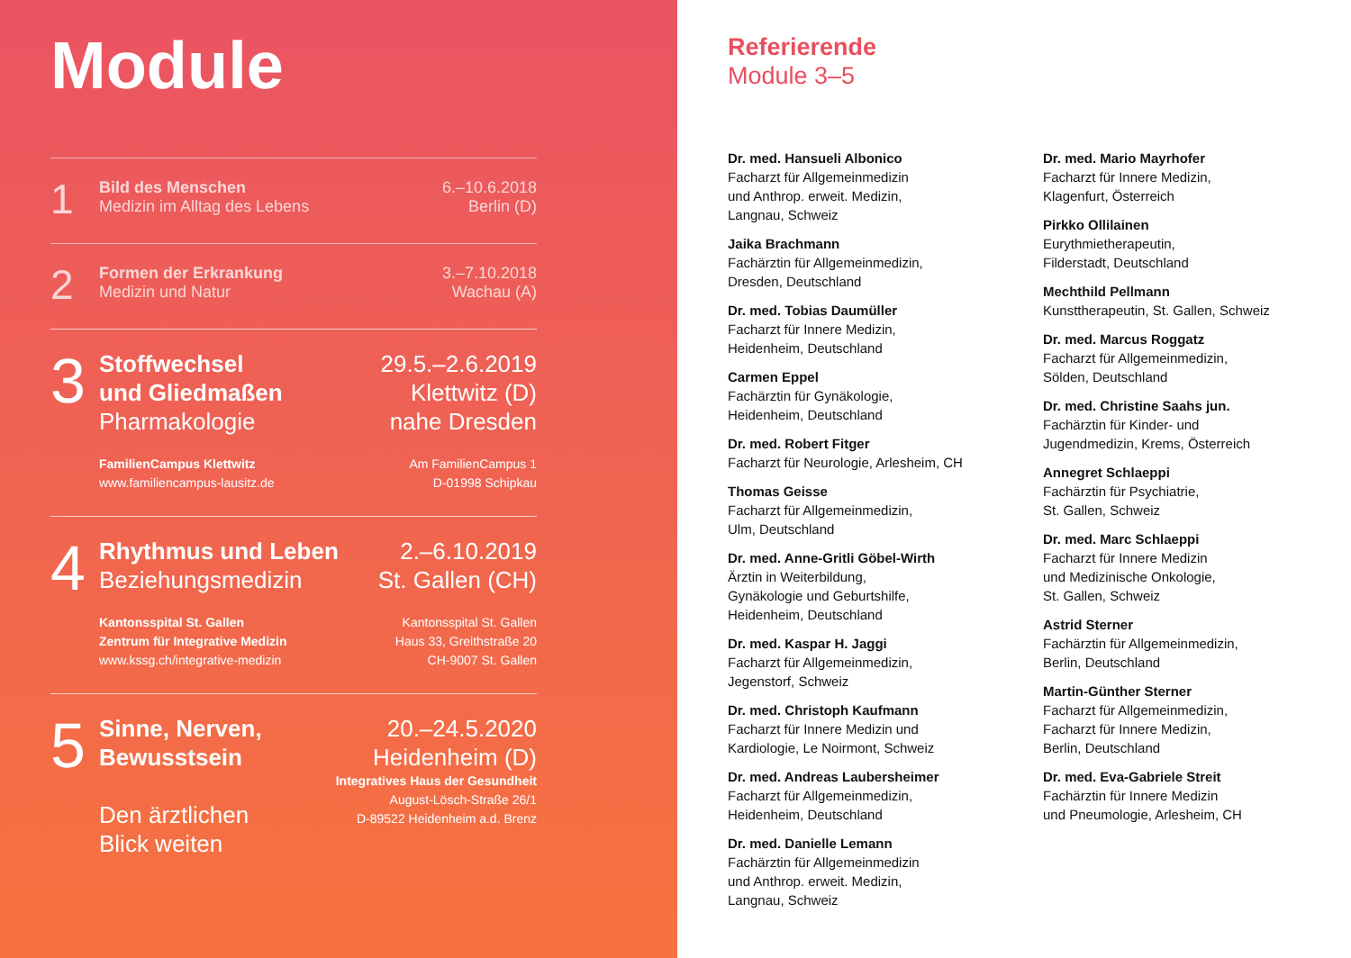Module
1
Bild des Menschen
Medizin im Alltag des Lebens
6.–10.6.2018
Berlin (D)
2
Formen der Erkrankung
Medizin und Natur
3.–7.10.2018
Wachau (A)
3
Stoffwechsel
und Gliedmaßen
Pharmakologie
FamilienCampus Klettwitz
www.familiencampus-lausitz.de
29.5.–2.6.2019
Klettwitz (D)
nahe Dresden
Am FamilienCampus 1
D-01998 Schipkau
4
Rhythmus und Leben
Beziehungsmedizin
Kantonsspital St. Gallen
Zentrum für Integrative Medizin
www.kssg.ch/integrative-medizin
2.–6.10.2019
St. Gallen (CH)
Kantonsspital St. Gallen
Haus 33, Greithstraße 20
CH-9007 St. Gallen
5
Sinne, Nerven,
Bewusstsein
Den ärztlichen
Blick weiten
20.–24.5.2020
Heidenheim (D)
Integratives Haus der Gesundheit
August-Lösch-Straße 26/1
D-89522 Heidenheim a.d. Brenz
Referierende
Module 3–5
Dr. med. Hansueli Albonico
Facharzt für Allgemeinmedizin
und Anthrop. erweit. Medizin,
Langnau, Schweiz
Jaika Brachmann
Fachärztin für Allgemeinmedizin,
Dresden, Deutschland
Dr. med. Tobias Daumüller
Facharzt für Innere Medizin,
Heidenheim, Deutschland
Carmen Eppel
Fachärztin für Gynäkologie,
Heidenheim, Deutschland
Dr. med. Robert Fitger
Facharzt für Neurologie, Arlesheim, CH
Thomas Geisse
Facharzt für Allgemeinmedizin,
Ulm, Deutschland
Dr. med. Anne-Gritli Göbel-Wirth
Ärztin in Weiterbildung,
Gynäkologie und Geburtshilfe,
Heidenheim, Deutschland
Dr. med. Kaspar H. Jaggi
Facharzt für Allgemeinmedizin,
Jegenstorf, Schweiz
Dr. med. Christoph Kaufmann
Facharzt für Innere Medizin und
Kardiologie, Le Noirmont, Schweiz
Dr. med. Andreas Laubersheimer
Facharzt für Allgemeinmedizin,
Heidenheim, Deutschland
Dr. med. Danielle Lemann
Fachärztin für Allgemeinmedizin
und Anthrop. erweit. Medizin,
Langnau, Schweiz
Dr. med. Mario Mayrhofer
Facharzt für Innere Medizin,
Klagenfurt, Österreich
Pirkko Ollilainen
Eurythmietherapeutin,
Filderstadt, Deutschland
Mechthild Pellmann
Kunsttherapeutin, St. Gallen, Schweiz
Dr. med. Marcus Roggatz
Facharzt für Allgemeinmedizin,
Sölden, Deutschland
Dr. med. Christine Saahs jun.
Fachärztin für Kinder- und
Jugendmedizin, Krems, Österreich
Annegret Schlaeppi
Fachärztin für Psychiatrie,
St. Gallen, Schweiz
Dr. med. Marc Schlaeppi
Facharzt für Innere Medizin
und Medizinische Onkologie,
St. Gallen, Schweiz
Astrid Sterner
Fachärztin für Allgemeinmedizin,
Berlin, Deutschland
Martin-Günther Sterner
Facharzt für Allgemeinmedizin,
Facharzt für Innere Medizin,
Berlin, Deutschland
Dr. med. Eva-Gabriele Streit
Fachärztin für Innere Medizin
und Pneumologie, Arlesheim, CH